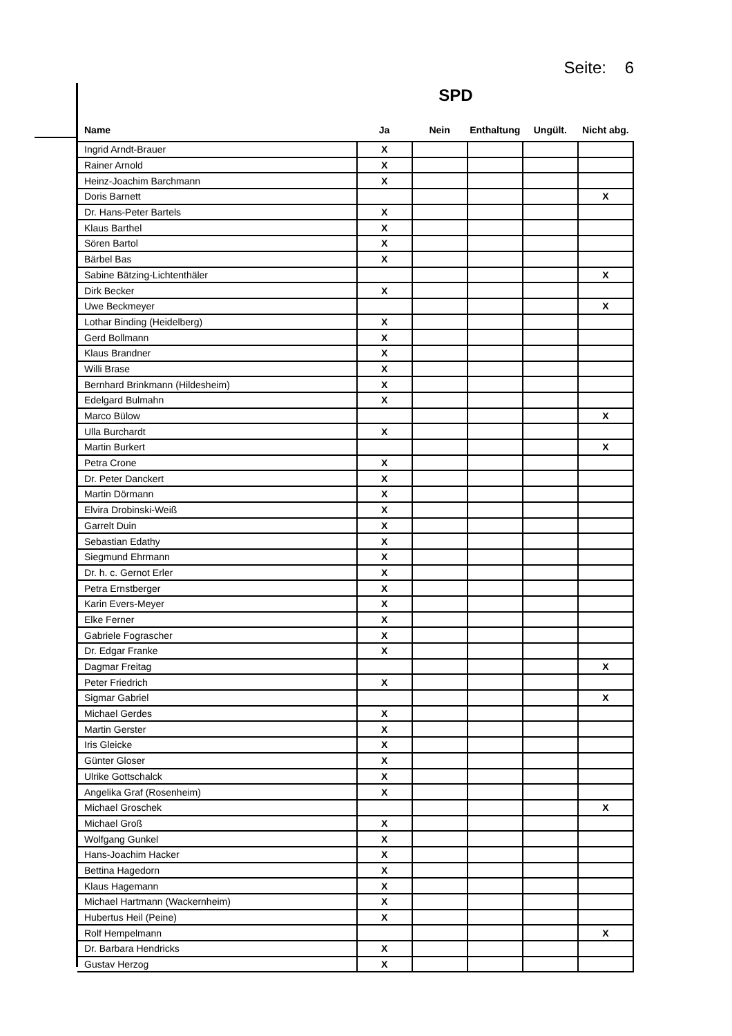Seite: 6
SPD
| Name | Ja | Nein | Enthaltung | Ungült. | Nicht abg. |
| --- | --- | --- | --- | --- | --- |
| Ingrid Arndt-Brauer | X | | | | |
| Rainer Arnold | X | | | | |
| Heinz-Joachim Barchmann | X | | | | |
| Doris Barnett | | | | | X |
| Dr. Hans-Peter Bartels | X | | | | |
| Klaus Barthel | X | | | | |
| Sören Bartol | X | | | | |
| Bärbel Bas | X | | | | |
| Sabine Bätzing-Lichtenthäler | | | | | X |
| Dirk Becker | X | | | | |
| Uwe Beckmeyer | | | | | X |
| Lothar Binding (Heidelberg) | X | | | | |
| Gerd Bollmann | X | | | | |
| Klaus Brandner | X | | | | |
| Willi Brase | X | | | | |
| Bernhard Brinkmann (Hildesheim) | X | | | | |
| Edelgard Bulmahn | X | | | | |
| Marco Bülow | | | | | X |
| Ulla Burchardt | X | | | | |
| Martin Burkert | | | | | X |
| Petra Crone | X | | | | |
| Dr. Peter Danckert | X | | | | |
| Martin Dörmann | X | | | | |
| Elvira Drobinski-Weiß | X | | | | |
| Garrelt Duin | X | | | | |
| Sebastian Edathy | X | | | | |
| Siegmund Ehrmann | X | | | | |
| Dr. h. c. Gernot Erler | X | | | | |
| Petra Ernstberger | X | | | | |
| Karin Evers-Meyer | X | | | | |
| Elke Ferner | X | | | | |
| Gabriele Fograscher | X | | | | |
| Dr. Edgar Franke | X | | | | |
| Dagmar Freitag | | | | | X |
| Peter Friedrich | X | | | | |
| Sigmar Gabriel | | | | | X |
| Michael Gerdes | X | | | | |
| Martin Gerster | X | | | | |
| Iris Gleicke | X | | | | |
| Günter Gloser | X | | | | |
| Ulrike Gottschalck | X | | | | |
| Angelika Graf (Rosenheim) | X | | | | |
| Michael Groschek | | | | | X |
| Michael Groß | X | | | | |
| Wolfgang Gunkel | X | | | | |
| Hans-Joachim Hacker | X | | | | |
| Bettina Hagedorn | X | | | | |
| Klaus Hagemann | X | | | | |
| Michael Hartmann (Wackernheim) | X | | | | |
| Hubertus Heil (Peine) | X | | | | |
| Rolf Hempelmann | | | | | X |
| Dr. Barbara Hendricks | X | | | | |
| Gustav Herzog | X | | | | |